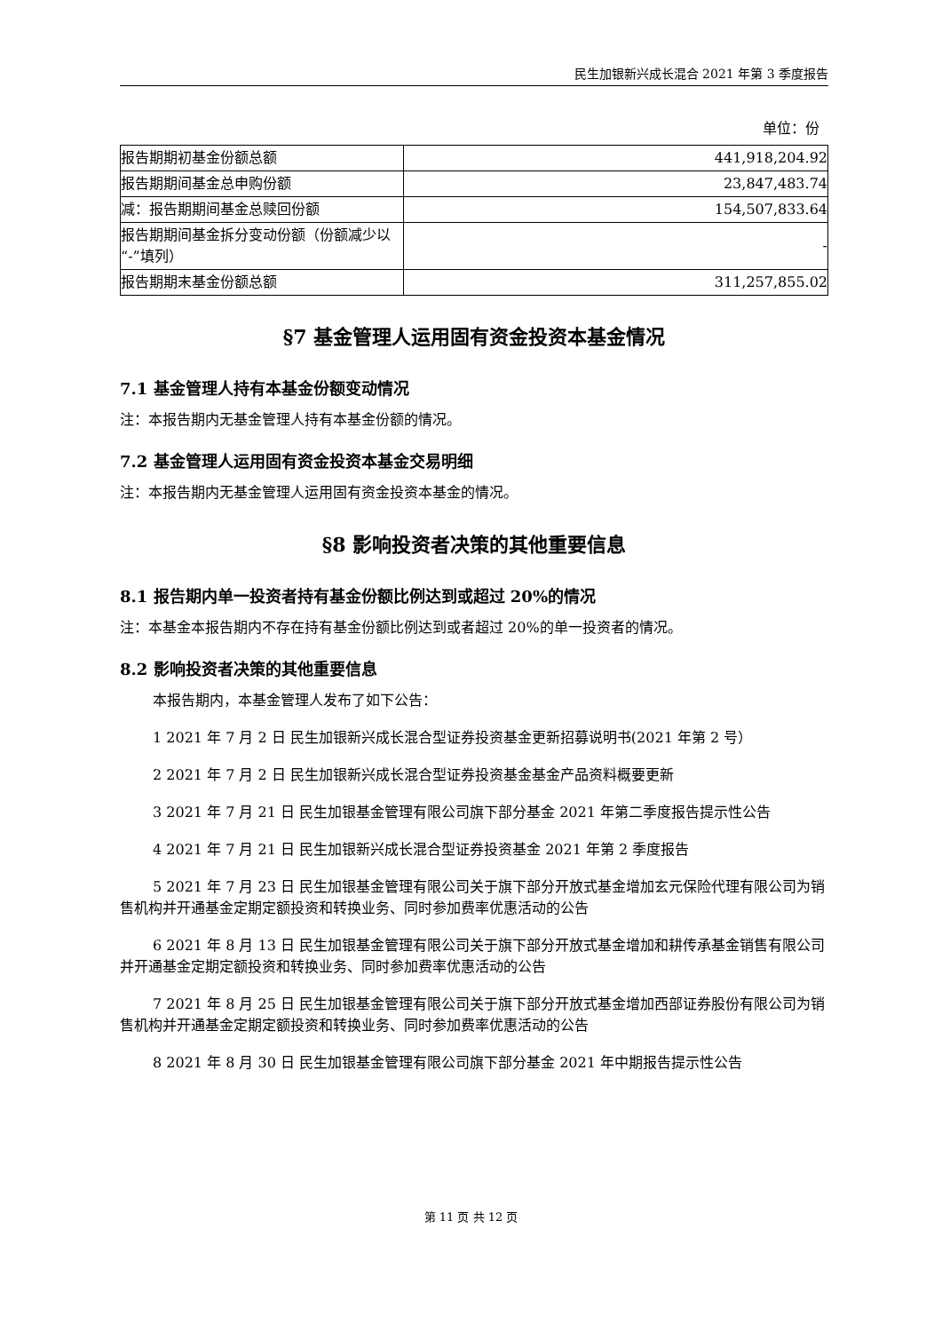民生加银新兴成长混合 2021 年第 3 季度报告
单位：份
| 报告期期初基金份额总额 | 441,918,204.92 |
| 报告期期间基金总申购份额 | 23,847,483.74 |
| 减：报告期期间基金总赎回份额 | 154,507,833.64 |
| 报告期期间基金拆分变动份额（份额减少以“-”填列） | - |
| 报告期期末基金份额总额 | 311,257,855.02 |
§7 基金管理人运用固有资金投资本基金情况
7.1 基金管理人持有本基金份额变动情况
注：本报告期内无基金管理人持有本基金份额的情况。
7.2 基金管理人运用固有资金投资本基金交易明细
注：本报告期内无基金管理人运用固有资金投资本基金的情况。
§8 影响投资者决策的其他重要信息
8.1 报告期内单一投资者持有基金份额比例达到或超过 20%的情况
注：本基金本报告期内不存在持有基金份额比例达到或者超过 20%的单一投资者的情况。
8.2 影响投资者决策的其他重要信息
本报告期内，本基金管理人发布了如下公告：
1 2021 年 7 月 2 日 民生加银新兴成长混合型证券投资基金更新招募说明书(2021 年第 2 号）
2 2021 年 7 月 2 日 民生加银新兴成长混合型证券投资基金基金产品资料概要更新
3 2021 年 7 月 21 日 民生加银基金管理有限公司旗下部分基金 2021 年第二季度报告提示性公告
4 2021 年 7 月 21 日 民生加银新兴成长混合型证券投资基金 2021 年第 2 季度报告
5 2021 年 7 月 23 日 民生加银基金管理有限公司关于旗下部分开放式基金增加玄元保险代理有限公司为销售机构并开通基金定期定额投资和转换业务、同时参加费率优惠活动的公告
6 2021 年 8 月 13 日 民生加银基金管理有限公司关于旗下部分开放式基金增加和耕传承基金销售有限公司并开通基金定期定额投资和转换业务、同时参加费率优惠活动的公告
7 2021 年 8 月 25 日 民生加银基金管理有限公司关于旗下部分开放式基金增加西部证券股份有限公司为销售机构并开通基金定期定额投资和转换业务、同时参加费率优惠活动的公告
8 2021 年 8 月 30 日 民生加银基金管理有限公司旗下部分基金 2021 年中期报告提示性公告
第 11 页 共 12 页